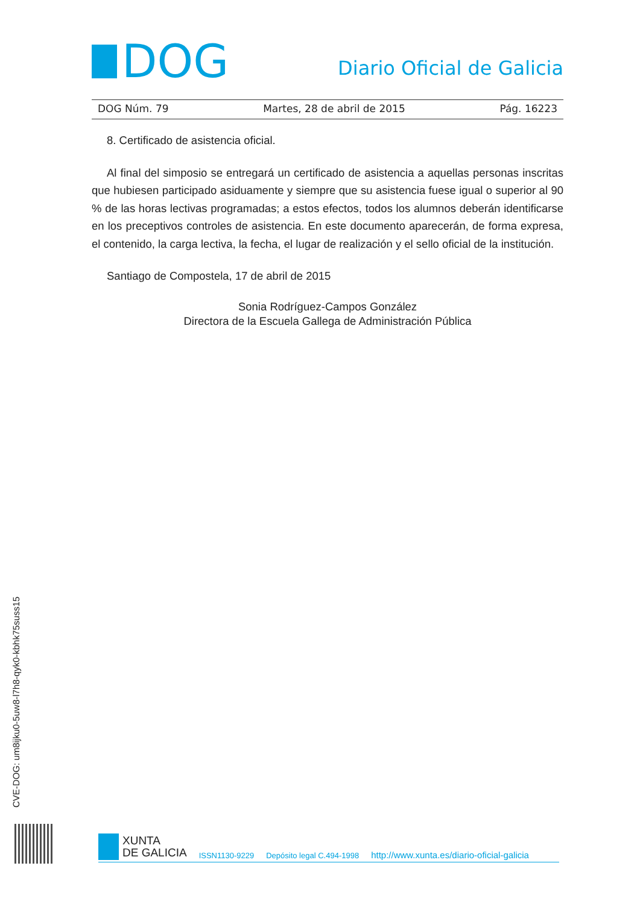DOG
Diario Oficial de Galicia
DOG Núm. 79 Martes, 28 de abril de 2015 Pág. 16223
8. Certificado de asistencia oficial.
Al final del simposio se entregará un certificado de asistencia a aquellas personas inscritas que hubiesen participado asiduamente y siempre que su asistencia fuese igual o superior al 90 % de las horas lectivas programadas; a estos efectos, todos los alumnos deberán identificarse en los preceptivos controles de asistencia. En este documento aparecerán, de forma expresa, el contenido, la carga lectiva, la fecha, el lugar de realización y el sello oficial de la institución.
Santiago de Compostela, 17 de abril de 2015
Sonia Rodríguez-Campos González
Directora de la Escuela Gallega de Administración Pública
CVE-DOG: um8ijku0-5uw8-l7h8-qyk0-kbhk75suss15
XUNTA
DE GALICIA
ISSN1130-9229 Depósito legal C.494-1998 http://www.xunta.es/diario-oficial-galicia